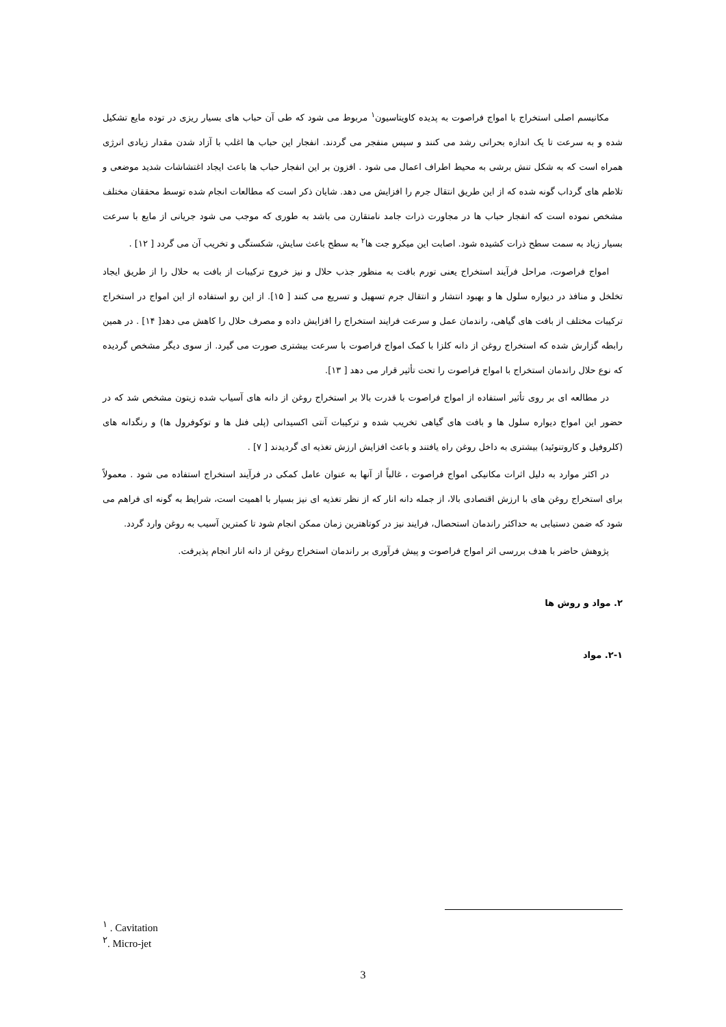مکانیسم اصلی استخراج با امواج فراصوت به پدیده کاویتاسیون<sup>۱</sup> مربوط می شود که طی آن حباب های بسیار ریزی در توده مایع تشکیل شده و به سرعت تا یک اندازه بحرانی رشد می کنند و سپس منفجر می گردند. انفجار این حباب ها اغلب با آزاد شدن مقدار زیادی انرژی همراه است که به شکل تنش برشی به محیط اطراف اعمال می شود . افزون بر این انفجار حباب ها باعث ایجاد اغتشاشات شدید موضعی و تلاطم های گرداب گونه شده که از این طریق انتقال جرم را افزایش می دهد. شایان ذکر است که مطالعات انجام شده توسط محققان مختلف مشخص نموده است که انفجار حباب ها در مجاورت ذرات جامد نامتقارن می باشد به طوری که موجب می شود جریانی از مایع با سرعت بسیار زیاد به سمت سطح ذرات کشیده شود. اصابت این میکرو جت ها<sup>۲</sup> به سطح باعث سایش، شکستگی و تخریب آن می گردد [ ۱۲] .
امواج فراصوت، مراحل فرآیند استخراج یعنی تورم بافت به منظور جذب حلال و نیز خروج ترکیبات از بافت به حلال را از طریق ایجاد تخلخل و منافذ در دیواره سلول ها و بهبود انتشار و انتقال جرم تسهیل و تسریع می کنند [ ۱۵]. از این رو استفاده از این امواج در استخراج ترکیبات مختلف از بافت های گیاهی، راندمان عمل و سرعت فرایند استخراج را افزایش داده و مصرف حلال را کاهش می دهد[ ۱۴] . در همین رابطه گزارش شده که استخراج روغن از دانه کلزا با کمک امواج فراصوت با سرعت بیشتری صورت می گیرد. از سوی دیگر مشخص گردیده که نوع حلال راندمان استخراج با امواج فراصوت را تحت تأثیر قرار می دهد [ ۱۳].
در مطالعه ای بر روی تأثیر استفاده از امواج فراصوت با قدرت بالا بر استخراج روغن از دانه های آسیاب شده زیتون مشخص شد که در حضور این امواج دیواره سلول ها و بافت های گیاهی تخریب شده و ترکیبات آنتی اکسیدانی (پلی فنل ها و توکوفرول ها) و رنگدانه های (کلروفیل و کاروتنوئید) بیشتری به داخل روغن راه یافتند و باعث افزایش ارزش تغذیه ای گردیدند [ ۷] .
در اکثر موارد به دلیل اثرات مکانیکی امواج فراصوت ، غالباً از آنها به عنوان عامل کمکی در فرآیند استخراج استفاده می شود . معمولاً برای استخراج روغن های با ارزش اقتصادی بالا، از جمله دانه انار که از نظر تغذیه ای نیز بسیار با اهمیت است، شرایط به گونه ای فراهم می شود که ضمن دستیابی به حداکثر راندمان استحصال، فرایند نیز در کوتاهترین زمان ممکن انجام شود تا کمترین آسیب به روغن وارد گردد.
پژوهش حاضر با هدف بررسی اثر امواج فراصوت و پیش فرآوری بر راندمان استخراج روغن از دانه انار انجام پذیرفت.
۲. مواد و روش ها
۲-۱. مواد
<sup>۱</sup> . Cavitation
<sup>۲</sup>. Micro-jet
3